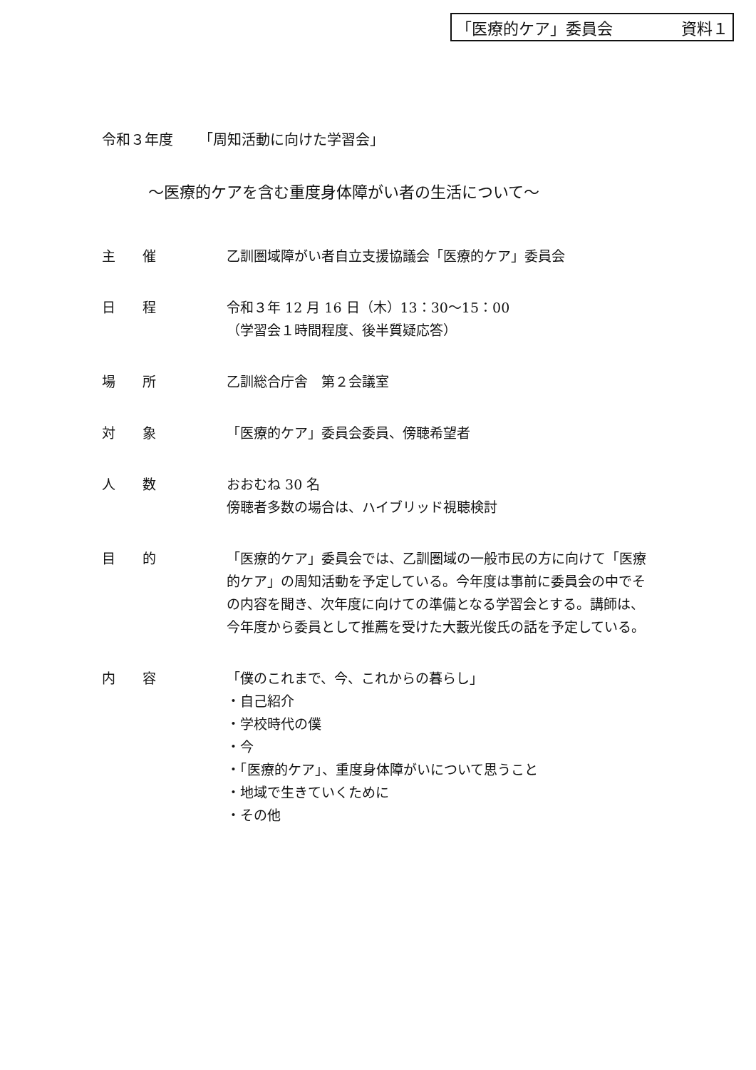「医療的ケア」委員会 資料１
令和３年度 「周知活動に向けた学習会」
～医療的ケアを含む重度身体障がい者の生活について～
主　　催 乙訓圏域障がい者自立支援協議会「医療的ケア」委員会
日　　程 令和３年 12 月 16 日（木）13：30～15：00
（学習会１時間程度、後半質疑応答）
場　　所 乙訓総合庁舎　第２会議室
対　　象 「医療的ケア」委員会委員、傍聴希望者
人　　数 おおむね 30 名
傍聴者多数の場合は、ハイブリッド視聴検討
目　　的 「医療的ケア」委員会では、乙訓圏域の一般市民の方に向けて「医療的ケア」の周知活動を予定している。今年度は事前に委員会の中でその内容を聞き、次年度に向けての準備となる学習会とする。講師は、今年度から委員として推薦を受けた大藪光俊氏の話を予定している。
内　　容 「僕のこれまで、今、これからの暮らし」
・自己紹介
・学校時代の僕
・今
・「医療的ケア」、重度身体障がいについて思うこと
・地域で生きていくために
・その他